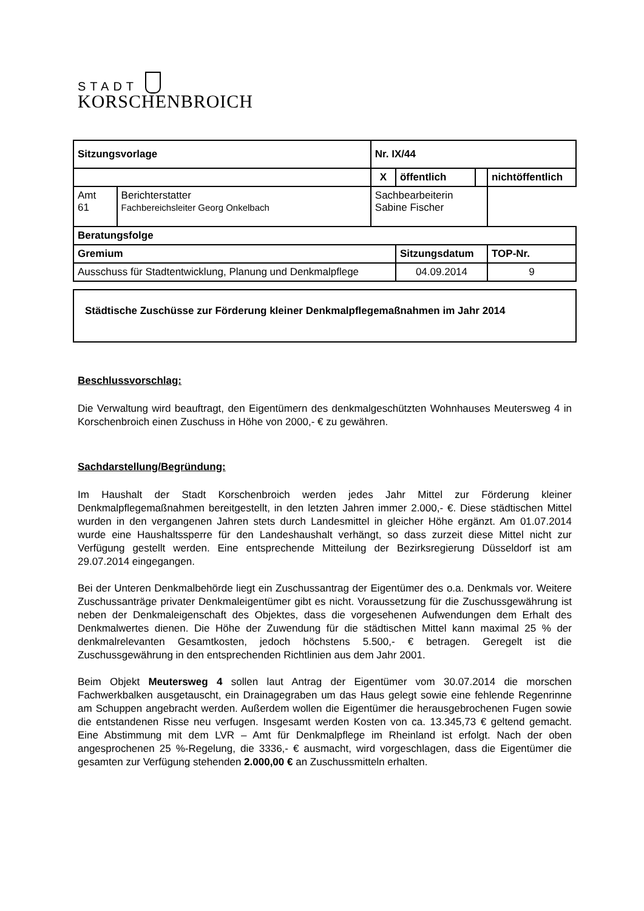STADT
KORSCHENBROICH
| Sitzungsvorlage | | | Nr. IX/44 | | | |
| | | | X | öffentlich | | nichtöffentlich |
| Amt 61 | Berichterstatter Fachbereichsleiter Georg Onkelbach | | Sachbearbeiterin Sabine Fischer | | | |
| Beratungsfolge | | | | | | |
| Gremium | | | | Sitzungsdatum | | TOP-Nr. |
| Ausschuss für Stadtentwicklung, Planung und Denkmalpflege | | | | 04.09.2014 | | 9 |
Städtische Zuschüsse zur Förderung kleiner Denkmalpflegemaßnahmen im Jahr 2014
Beschlussvorschlag:
Die Verwaltung wird beauftragt, den Eigentümern des denkmalgeschützten Wohnhauses Meutersweg 4 in Korschenbroich einen Zuschuss in Höhe von 2000,- € zu gewähren.
Sachdarstellung/Begründung:
Im Haushalt der Stadt Korschenbroich werden jedes Jahr Mittel zur Förderung kleiner Denkmalpflegemaßnahmen bereitgestellt, in den letzten Jahren immer 2.000,- €. Diese städtischen Mittel wurden in den vergangenen Jahren stets durch Landesmittel in gleicher Höhe ergänzt. Am 01.07.2014 wurde eine Haushaltssperre für den Landeshaushalt verhängt, so dass zurzeit diese Mittel nicht zur Verfügung gestellt werden. Eine entsprechende Mitteilung der Bezirksregierung Düsseldorf ist am 29.07.2014 eingegangen.
Bei der Unteren Denkmalbehörde liegt ein Zuschussantrag der Eigentümer des o.a. Denkmals vor. Weitere Zuschussanträge privater Denkmaleigentümer gibt es nicht. Voraussetzung für die Zuschussgewährung ist neben der Denkmaleigenschaft des Objektes, dass die vorgesehenen Aufwendungen dem Erhalt des Denkmalwertes dienen. Die Höhe der Zuwendung für die städtischen Mittel kann maximal 25 % der denkmalrelevanten Gesamtkosten, jedoch höchstens 5.500,- € betragen. Geregelt ist die Zuschussgewährung in den entsprechenden Richtlinien aus dem Jahr 2001.
Beim Objekt Meutersweg 4 sollen laut Antrag der Eigentümer vom 30.07.2014 die morschen Fachwerkbalken ausgetauscht, ein Drainagegraben um das Haus gelegt sowie eine fehlende Regenrinne am Schuppen angebracht werden. Außerdem wollen die Eigentümer die herausgebrochenen Fugen sowie die entstandenen Risse neu verfugen. Insgesamt werden Kosten von ca. 13.345,73 € geltend gemacht. Eine Abstimmung mit dem LVR – Amt für Denkmalpflege im Rheinland ist erfolgt. Nach der oben angesprochenen 25 %-Regelung, die 3336,- € ausmacht, wird vorgeschlagen, dass die Eigentümer die gesamten zur Verfügung stehenden 2.000,00 € an Zuschussmitteln erhalten.